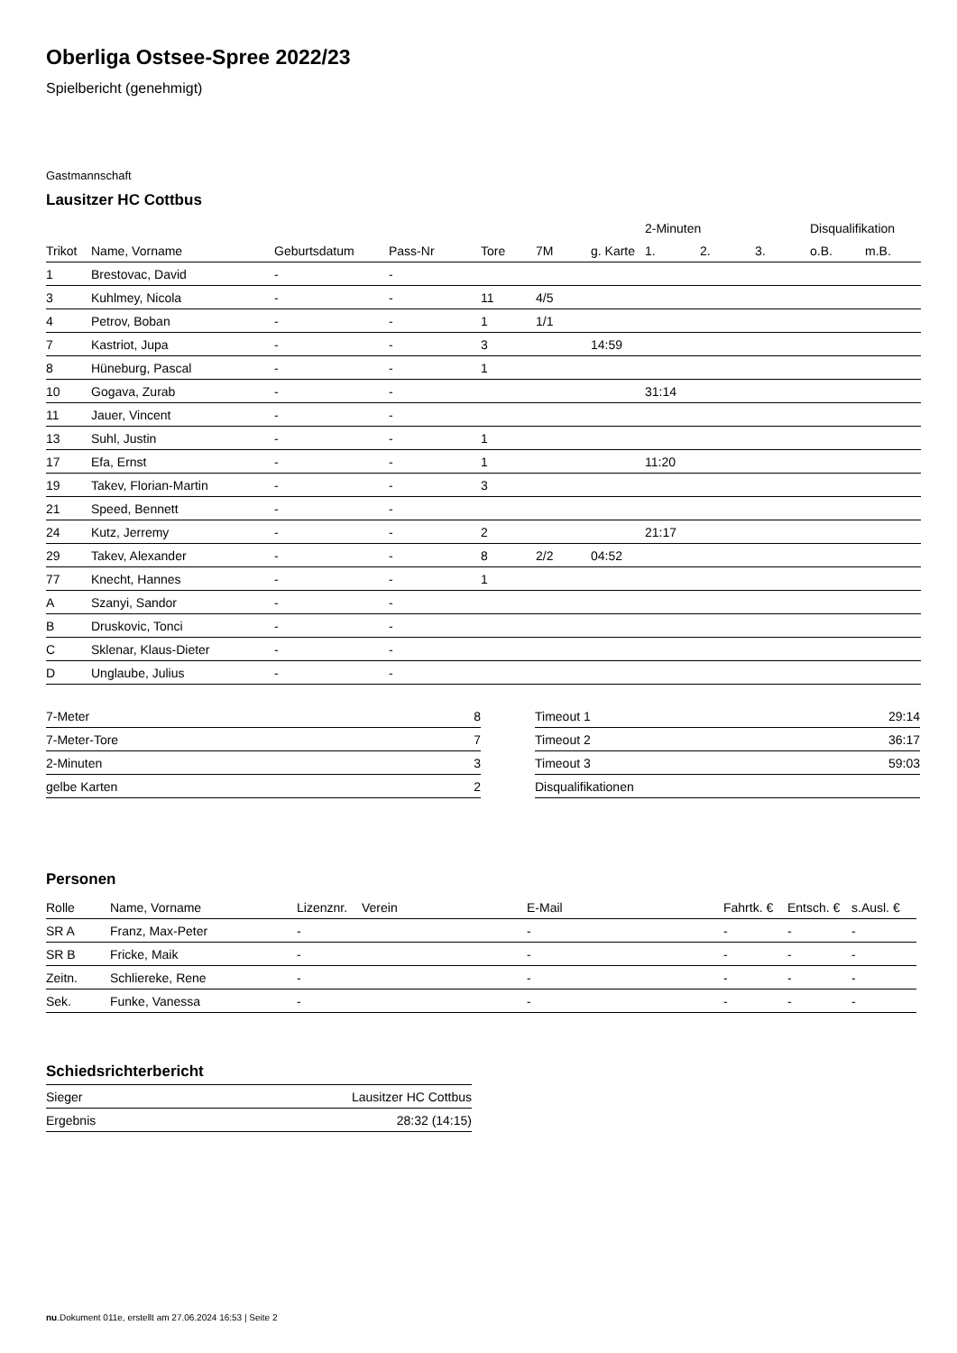Oberliga Ostsee-Spree 2022/23
Spielbericht (genehmigt)
Gastmannschaft
Lausitzer HC Cottbus
| | | | | | | | 2-Minuten | | | Disqualifikation | |
| --- | --- | --- | --- | --- | --- | --- | --- | --- | --- | --- | --- |
| Trikot | Name, Vorname | Geburtsdatum | Pass-Nr | Tore | 7M | g. Karte | 1. | 2. | 3. | o.B. | m.B. |
| 1 | Brestovac, David | - | - | | | | | | | | |
| 3 | Kuhlmey, Nicola | - | - | 11 | 4/5 | | | | | | |
| 4 | Petrov, Boban | - | - | 1 | 1/1 | | | | | | |
| 7 | Kastriot, Jupa | - | - | 3 | | 14:59 | | | | | |
| 8 | Hüneburg, Pascal | - | - | 1 | | | | | | | |
| 10 | Gogava, Zurab | - | - | | | | 31:14 | | | | |
| 11 | Jauer, Vincent | - | - | | | | | | | | |
| 13 | Suhl, Justin | - | - | 1 | | | | | | | |
| 17 | Efa, Ernst | - | - | 1 | | | 11:20 | | | | |
| 19 | Takev, Florian-Martin | - | - | 3 | | | | | | | |
| 21 | Speed, Bennett | - | - | | | | | | | | |
| 24 | Kutz, Jerremy | - | - | 2 | | | 21:17 | | | | |
| 29 | Takev, Alexander | - | - | 8 | 2/2 | 04:52 | | | | | |
| 77 | Knecht, Hannes | - | - | 1 | | | | | | | |
| A | Szanyi, Sandor | - | - | | | | | | | | |
| B | Druskovic, Tonci | - | - | | | | | | | | |
| C | Sklenar, Klaus-Dieter | - | - | | | | | | | | |
| D | Unglaube, Julius | - | - | | | | | | | | |
| 7-Meter | 8 |
| 7-Meter-Tore | 7 |
| 2-Minuten | 3 |
| gelbe Karten | 2 |
| Timeout 1 | 29:14 |
| Timeout 2 | 36:17 |
| Timeout 3 | 59:03 |
| Disqualifikationen | |
Personen
| Rolle | Name, Vorname | Lizenznr. | Verein | E-Mail | Fahrtk. € | Entsch. € | s.Ausl. € |
| --- | --- | --- | --- | --- | --- | --- | --- |
| SR A | Franz, Max-Peter | - | | - | - | - | - |
| SR B | Fricke, Maik | - | | - | - | - | - |
| Zeitn. | Schliereke, Rene | - | | - | - | - | - |
| Sek. | Funke, Vanessa | - | | - | - | - | - |
Schiedsrichterbericht
| Sieger | Lausitzer HC Cottbus |
| Ergebnis | 28:32 (14:15) |
nu.Dokument 011e, erstellt am 27.06.2024 16:53 | Seite 2